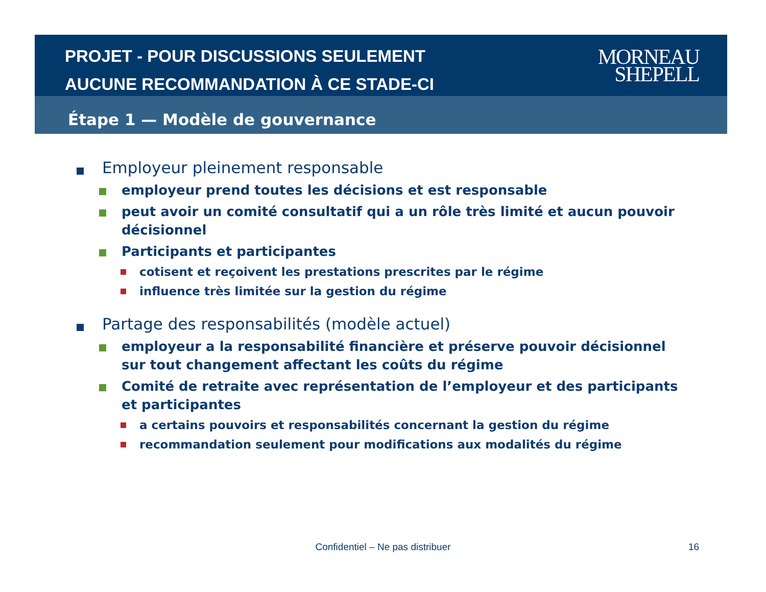PROJET - POUR DISCUSSIONS SEULEMENT
AUCUNE RECOMMANDATION À CE STADE-CI
MORNEAU
SHEPELL
Étape 1 — Modèle de gouvernance
Employeur pleinement responsable
employeur prend toutes les décisions et est responsable
peut avoir un comité consultatif qui a un rôle très limité et aucun pouvoir décisionnel
Participants et participantes
cotisent et reçoivent les prestations prescrites par le régime
influence très limitée sur la gestion du régime
Partage des responsabilités (modèle actuel)
employeur a la responsabilité financière et préserve pouvoir décisionnel sur tout changement affectant les coûts du régime
Comité de retraite avec représentation de l’employeur et des participants et participantes
a certains pouvoirs et responsabilités concernant la gestion du régime
recommandation seulement pour modifications aux modalités du régime
Confidentiel – Ne pas distribuer 16